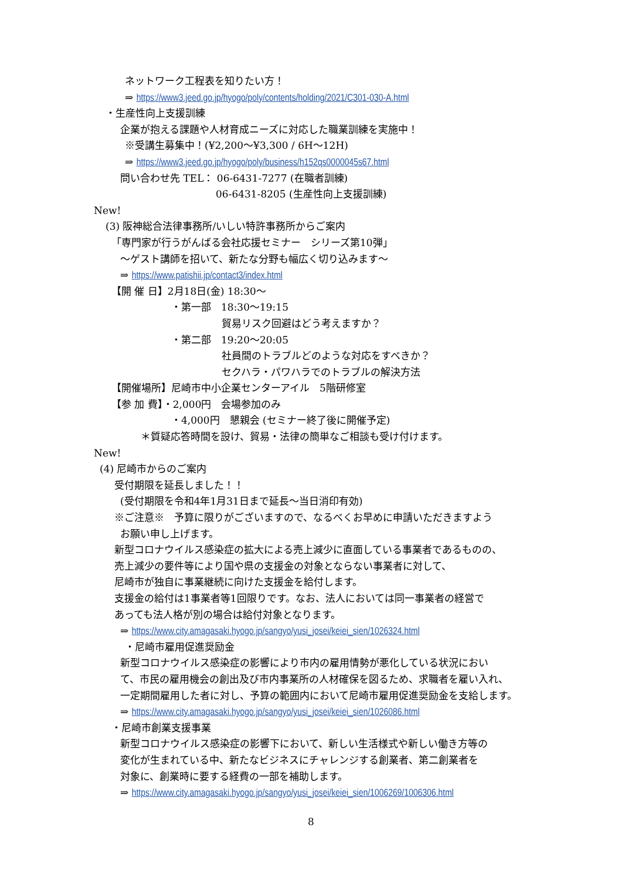ネットワーク工程表を知りたい方！
⇒ https://www3.jeed.go.jp/hyogo/poly/contents/holding/2021/C301-030-A.html
・生産性向上支援訓練
企業が抱える課題や人材育成ニーズに対応した職業訓練を実施中！
※受講生募集中！(¥2,200～¥3,300 / 6H～12H)
⇒ https://www3.jeed.go.jp/hyogo/poly/business/h152qs0000045s67.html
問い合わせ先 TEL： 06-6431-7277 (在職者訓練)
06-6431-8205 (生産性向上支援訓練)
New!
(3) 阪神総合法律事務所/いしい特許事務所からご案内
「専門家が行うがんばる会社応援セミナー　シリーズ第10弾」
～ゲスト講師を招いて、新たな分野も幅広く切り込みます～
⇒ https://www.patishii.jp/contact3/index.html
【開 催 日】2月18日(金) 18:30～
・第一部　18:30～19:15
貿易リスク回避はどう考えますか？
・第二部　19:20～20:05
社員間のトラブルどのような対応をすべきか？
セクハラ・パワハラでのトラブルの解決方法
【開催場所】尼崎市中小企業センターアイル　5階研修室
【参 加 費】・2,000円　会場参加のみ
・4,000円　懇親会 (セミナー終了後に開催予定)
＊質疑応答時間を設け、貿易・法律の簡単なご相談も受け付けます。
New!
(4) 尼崎市からのご案内
受付期限を延長しました！！
(受付期限を令和4年1月31日まで延長～当日消印有効)
※ご注意※　予算に限りがございますので、なるべくお早めに申請いただきますよう
お願い申し上げます。
新型コロナウイルス感染症の拡大による売上減少に直面している事業者であるものの、
売上減少の要件等により国や県の支援金の対象とならない事業者に対して、
尼崎市が独自に事業継続に向けた支援金を給付します。
支援金の給付は1事業者等1回限りです。なお、法人においては同一事業者の経営で
あっても法人格が別の場合は給付対象となります。
⇒ https://www.city.amagasaki.hyogo.jp/sangyo/yusi_josei/keiei_sien/1026324.html
・尼崎市雇用促進奨励金
新型コロナウイルス感染症の影響により市内の雇用情勢が悪化している状況におい
て、市民の雇用機会の創出及び市内事業所の人材確保を図るため、求職者を雇い入れ、
一定期間雇用した者に対し、予算の範囲内において尼崎市雇用促進奨励金を支給します。
⇒ https://www.city.amagasaki.hyogo.jp/sangyo/yusi_josei/keiei_sien/1026086.html
・尼崎市創業支援事業
新型コロナウイルス感染症の影響下において、新しい生活様式や新しい働き方等の
変化が生まれている中、新たなビジネスにチャレンジする創業者、第二創業者を
対象に、創業時に要する経費の一部を補助します。
⇒ https://www.city.amagasaki.hyogo.jp/sangyo/yusi_josei/keiei_sien/1006269/1006306.html
8